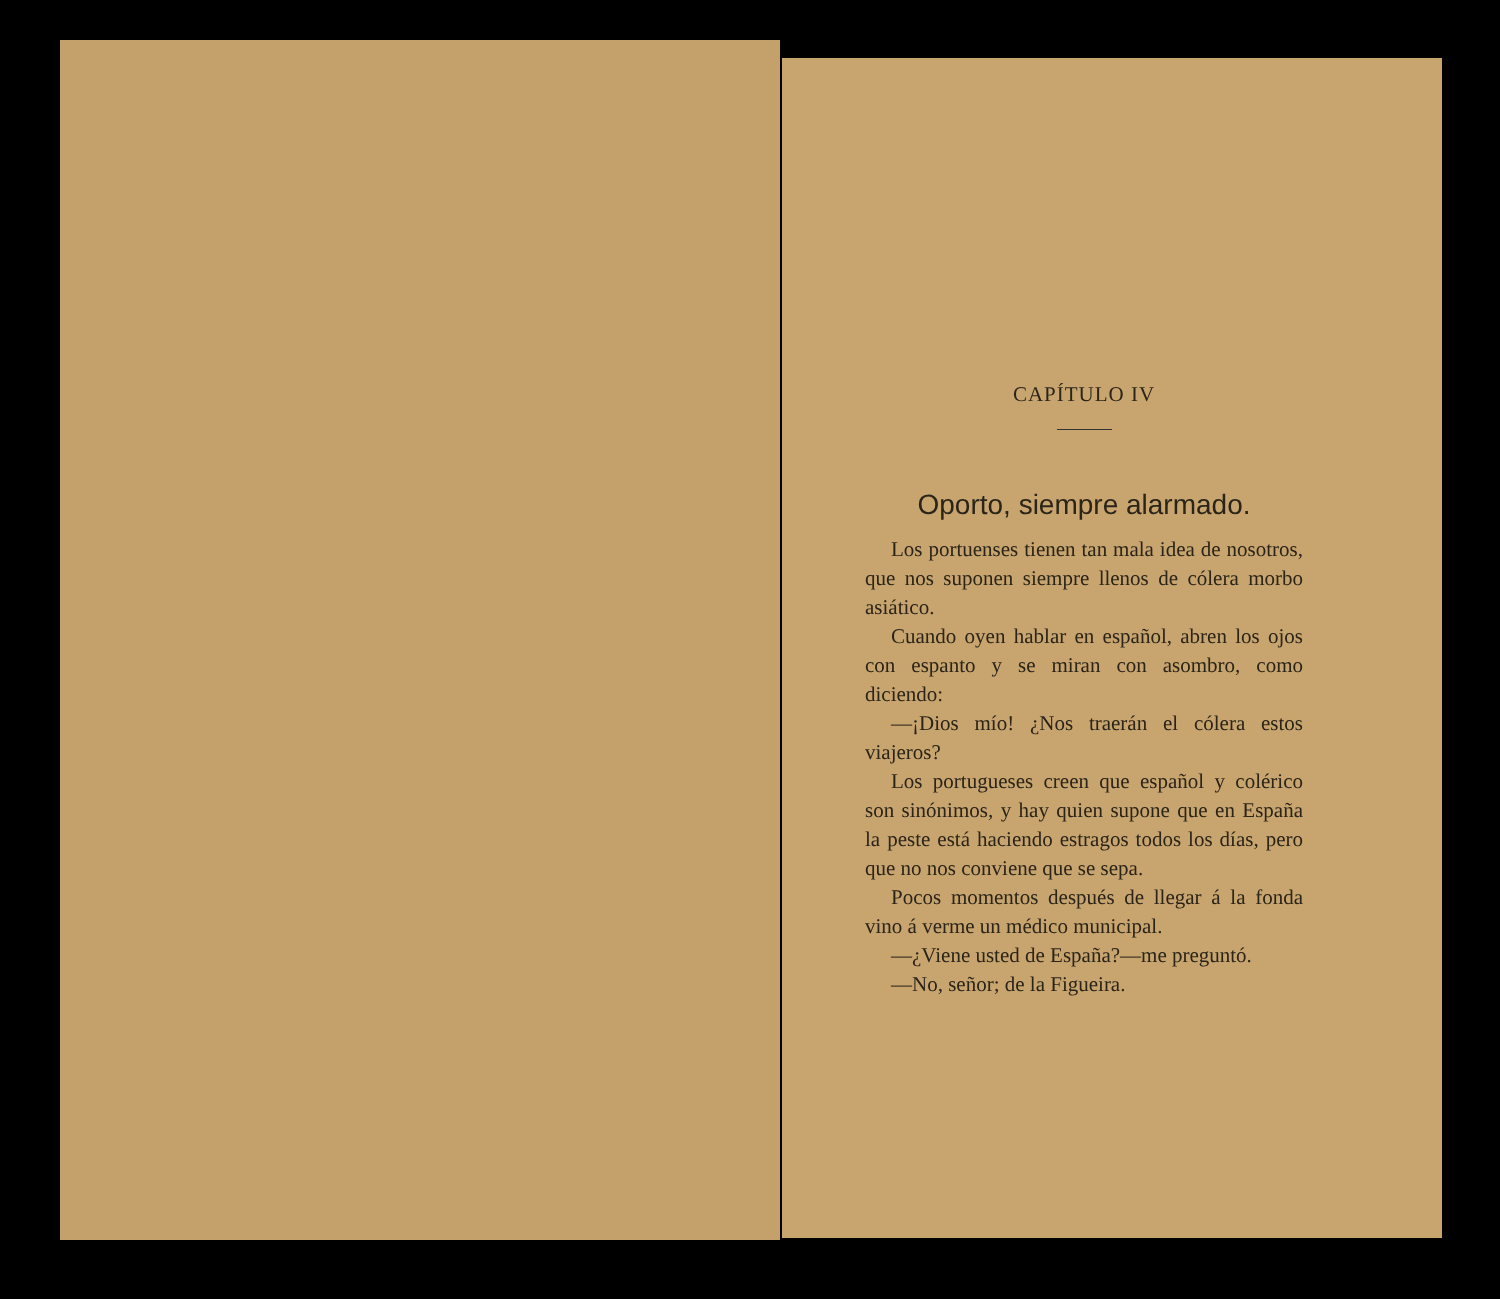CAPÍTULO IV
Oporto, siempre alarmado.
Los portuenses tienen tan mala idea de nosotros, que nos suponen siempre llenos de cólera morbo asiático.
Cuando oyen hablar en español, abren los ojos con espanto y se miran con asombro, como diciendo:
—¡Dios mío! ¿Nos traerán el cólera estos viajeros?
Los portugueses creen que español y colérico son sinónimos, y hay quien supone que en España la peste está haciendo estragos todos los días, pero que no nos conviene que se sepa.
Pocos momentos después de llegar á la fonda vino á verme un médico municipal.
—¿Viene usted de España?—me preguntó.
—No, señor; de la Figueira.